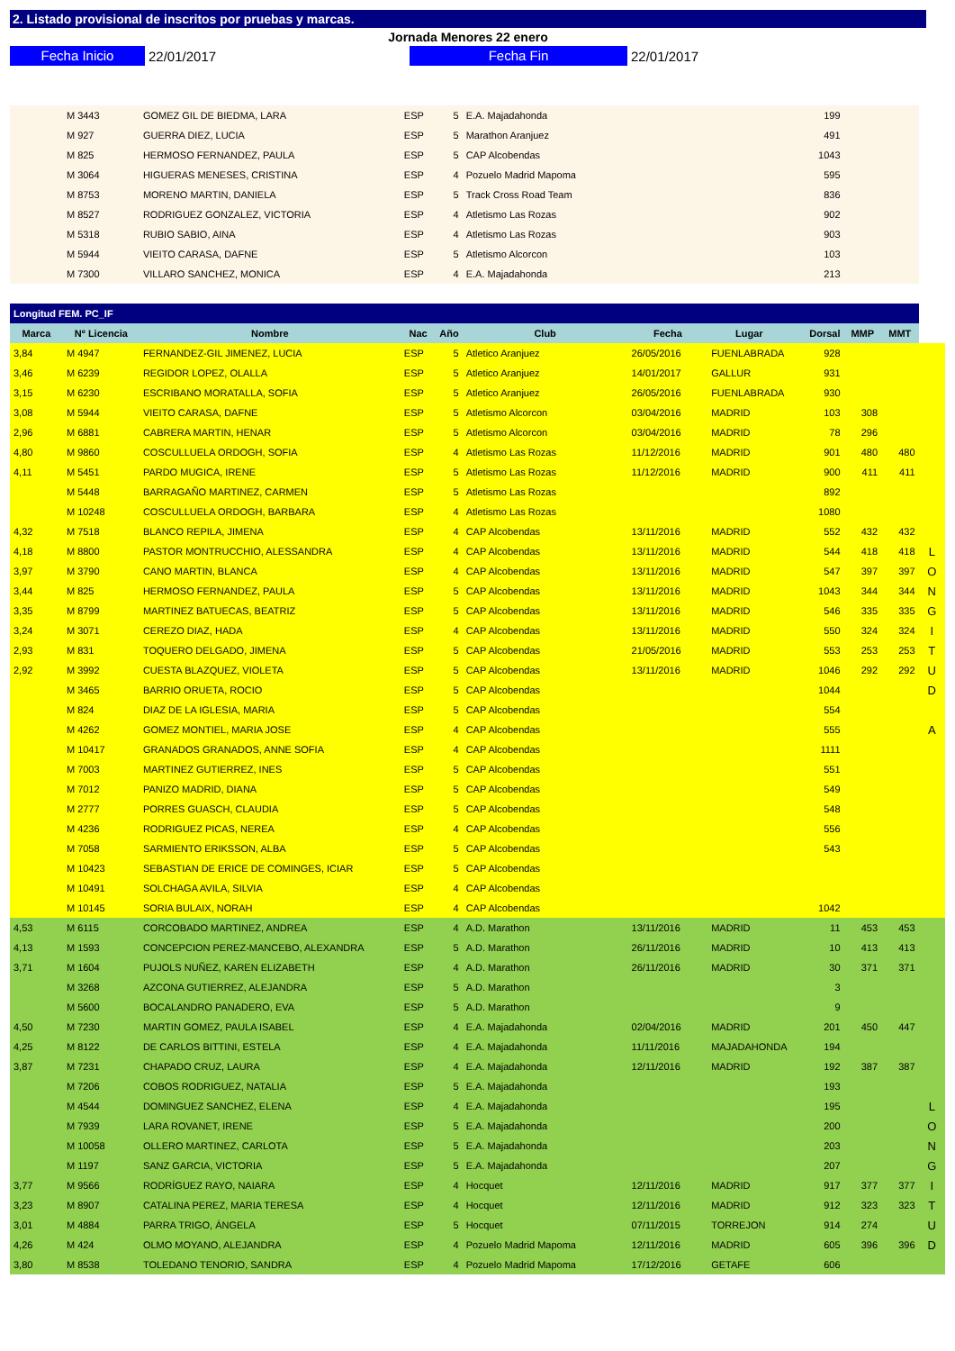2. Listado provisional de inscritos por pruebas y marcas.
Jornada Menores 22 enero
Fecha Inicio
22/01/2017
Fecha Fin
22/01/2017
| | M 3443 | GOMEZ GIL DE BIEDMA, LARA | ESP | 5 | E.A. Majadahonda | | | 199 | | | |
| | M 927 | GUERRA DIEZ, LUCIA | ESP | 5 | Marathon Aranjuez | | | 491 | | | |
| | M 825 | HERMOSO FERNANDEZ, PAULA | ESP | 5 | CAP Alcobendas | | | 1043 | | | |
| | M 3064 | HIGUERAS MENESES, CRISTINA | ESP | 4 | Pozuelo Madrid Mapoma | | | 595 | | | |
| | M 8753 | MORENO MARTIN, DANIELA | ESP | 5 | Track Cross Road Team | | | 836 | | | |
| | M 8527 | RODRIGUEZ GONZALEZ, VICTORIA | ESP | 4 | Atletismo Las Rozas | | | 902 | | | |
| | M 5318 | RUBIO SABIO, AINA | ESP | 4 | Atletismo Las Rozas | | | 903 | | | |
| | M 5944 | VIEITO CARASA, DAFNE | ESP | 5 | Atletismo Alcorcon | | | 103 | | | |
| | M 7300 | VILLARO SANCHEZ, MONICA | ESP | 4 | E.A. Majadahonda | | | 213 | | | |
| Longitud FEM. PC_IF | | | | | | | | | | | |
| Marca | Nº Licencia | Nombre | Nac | Año | Club | Fecha | Lugar | Dorsal | MMP | MMT | |
| 3,84 | M 4947 | FERNANDEZ-GIL JIMENEZ, LUCIA | ESP | 5 | Atletico Aranjuez | 26/05/2016 | FUENLABRADA | 928 | | | |
| 3,46 | M 6239 | REGIDOR LOPEZ, OLALLA | ESP | 5 | Atletico Aranjuez | 14/01/2017 | GALLUR | 931 | | | |
| 3,15 | M 6230 | ESCRIBANO MORATALLA, SOFIA | ESP | 5 | Atletico Aranjuez | 26/05/2016 | FUENLABRADA | 930 | | | |
| 3,08 | M 5944 | VIEITO CARASA, DAFNE | ESP | 5 | Atletismo Alcorcon | 03/04/2016 | MADRID | 103 | 308 | | |
| 2,96 | M 6881 | CABRERA MARTIN, HENAR | ESP | 5 | Atletismo Alcorcon | 03/04/2016 | MADRID | 78 | 296 | | |
| 4,80 | M 9860 | COSCULLUELA ORDOGH, SOFIA | ESP | 4 | Atletismo Las Rozas | 11/12/2016 | MADRID | 901 | 480 | 480 | |
| 4,11 | M 5451 | PARDO MUGICA, IRENE | ESP | 5 | Atletismo Las Rozas | 11/12/2016 | MADRID | 900 | 411 | 411 | |
| | M 5448 | BARRAGAÑO MARTINEZ, CARMEN | ESP | 5 | Atletismo Las Rozas | | | 892 | | | |
| | M 10248 | COSCULLUELA ORDOGH, BARBARA | ESP | 4 | Atletismo Las Rozas | | | 1080 | | | |
| 4,32 | M 7518 | BLANCO REPILA, JIMENA | ESP | 4 | CAP Alcobendas | 13/11/2016 | MADRID | 552 | 432 | 432 | |
| 4,18 | M 8800 | PASTOR MONTRUCCHIO, ALESSANDRA | ESP | 4 | CAP Alcobendas | 13/11/2016 | MADRID | 544 | 418 | 418 | L |
| 3,97 | M 3790 | CANO MARTIN, BLANCA | ESP | 4 | CAP Alcobendas | 13/11/2016 | MADRID | 547 | 397 | 397 | O |
| 3,44 | M 825 | HERMOSO FERNANDEZ, PAULA | ESP | 5 | CAP Alcobendas | 13/11/2016 | MADRID | 1043 | 344 | 344 | N |
| 3,35 | M 8799 | MARTINEZ BATUECAS, BEATRIZ | ESP | 5 | CAP Alcobendas | 13/11/2016 | MADRID | 546 | 335 | 335 | G |
| 3,24 | M 3071 | CEREZO DIAZ, HADA | ESP | 4 | CAP Alcobendas | 13/11/2016 | MADRID | 550 | 324 | 324 | I |
| 2,93 | M 831 | TOQUERO DELGADO, JIMENA | ESP | 5 | CAP Alcobendas | 21/05/2016 | MADRID | 553 | 253 | 253 | T |
| 2,92 | M 3992 | CUESTA BLAZQUEZ, VIOLETA | ESP | 5 | CAP Alcobendas | 13/11/2016 | MADRID | 1046 | 292 | 292 | U |
| | M 3465 | BARRIO ORUETA, ROCIO | ESP | 5 | CAP Alcobendas | | | 1044 | | | D |
| | M 824 | DIAZ DE LA IGLESIA, MARIA | ESP | 5 | CAP Alcobendas | | | 554 | | | |
| | M 4262 | GOMEZ MONTIEL, MARIA JOSE | ESP | 4 | CAP Alcobendas | | | 555 | | | A |
| | M 10417 | GRANADOS GRANADOS, ANNE SOFIA | ESP | 4 | CAP Alcobendas | | | 1111 | | | |
| | M 7003 | MARTINEZ GUTIERREZ, INES | ESP | 5 | CAP Alcobendas | | | 551 | | | |
| | M 7012 | PANIZO MADRID, DIANA | ESP | 5 | CAP Alcobendas | | | 549 | | | |
| | M 2777 | PORRES GUASCH, CLAUDIA | ESP | 5 | CAP Alcobendas | | | 548 | | | |
| | M 4236 | RODRIGUEZ PICAS, NEREA | ESP | 4 | CAP Alcobendas | | | 556 | | | |
| | M 7058 | SARMIENTO ERIKSSON, ALBA | ESP | 5 | CAP Alcobendas | | | 543 | | | |
| | M 10423 | SEBASTIAN DE ERICE DE COMINGES, ICIAR | ESP | 5 | CAP Alcobendas | | | | | | |
| | M 10491 | SOLCHAGA AVILA, SILVIA | ESP | 4 | CAP Alcobendas | | | | | | |
| | M 10145 | SORIA BULAIX, NORAH | ESP | 4 | CAP Alcobendas | | | 1042 | | | |
| 4,53 | M 6115 | CORCOBADO MARTINEZ, ANDREA | ESP | 4 | A.D. Marathon | 13/11/2016 | MADRID | 11 | 453 | 453 | |
| 4,13 | M 1593 | CONCEPCION PEREZ-MANCEBO, ALEXANDRA | ESP | 5 | A.D. Marathon | 26/11/2016 | MADRID | 10 | 413 | 413 | |
| 3,71 | M 1604 | PUJOLS NUÑEZ, KAREN ELIZABETH | ESP | 4 | A.D. Marathon | 26/11/2016 | MADRID | 30 | 371 | 371 | |
| | M 3268 | AZCONA GUTIERREZ, ALEJANDRA | ESP | 5 | A.D. Marathon | | | 3 | | | |
| | M 5600 | BOCALANDRO PANADERO, EVA | ESP | 5 | A.D. Marathon | | | 9 | | | |
| 4,50 | M 7230 | MARTIN GOMEZ, PAULA ISABEL | ESP | 4 | E.A. Majadahonda | 02/04/2016 | MADRID | 201 | 450 | 447 | |
| 4,25 | M 8122 | DE CARLOS BITTINI, ESTELA | ESP | 4 | E.A. Majadahonda | 11/11/2016 | MAJADAHONDA | 194 | | | |
| 3,87 | M 7231 | CHAPADO CRUZ, LAURA | ESP | 4 | E.A. Majadahonda | 12/11/2016 | MADRID | 192 | 387 | 387 | |
| | M 7206 | COBOS RODRIGUEZ, NATALIA | ESP | 5 | E.A. Majadahonda | | | 193 | | | |
| | M 4544 | DOMINGUEZ SANCHEZ, ELENA | ESP | 4 | E.A. Majadahonda | | | 195 | | | L |
| | M 7939 | LARA ROVANET, IRENE | ESP | 5 | E.A. Majadahonda | | | 200 | | | O |
| | M 10058 | OLLERO MARTINEZ, CARLOTA | ESP | 5 | E.A. Majadahonda | | | 203 | | | N |
| | M 1197 | SANZ GARCIA, VICTORIA | ESP | 5 | E.A. Majadahonda | | | 207 | | | G |
| 3,77 | M 9566 | RODRÍGUEZ RAYO, NAIARA | ESP | 4 | Hocquet | 12/11/2016 | MADRID | 917 | 377 | 377 | I |
| 3,23 | M 8907 | CATALINA PEREZ, MARIA TERESA | ESP | 4 | Hocquet | 12/11/2016 | MADRID | 912 | 323 | 323 | T |
| 3,01 | M 4884 | PARRA TRIGO, ÁNGELA | ESP | 5 | Hocquet | 07/11/2015 | TORREJON | 914 | 274 | | U |
| 4,26 | M 424 | OLMO MOYANO, ALEJANDRA | ESP | 4 | Pozuelo Madrid Mapoma | 12/11/2016 | MADRID | 605 | 396 | 396 | D |
| 3,80 | M 8538 | TOLEDANO TENORIO, SANDRA | ESP | 4 | Pozuelo Madrid Mapoma | 17/12/2016 | GETAFE | 606 | | | |